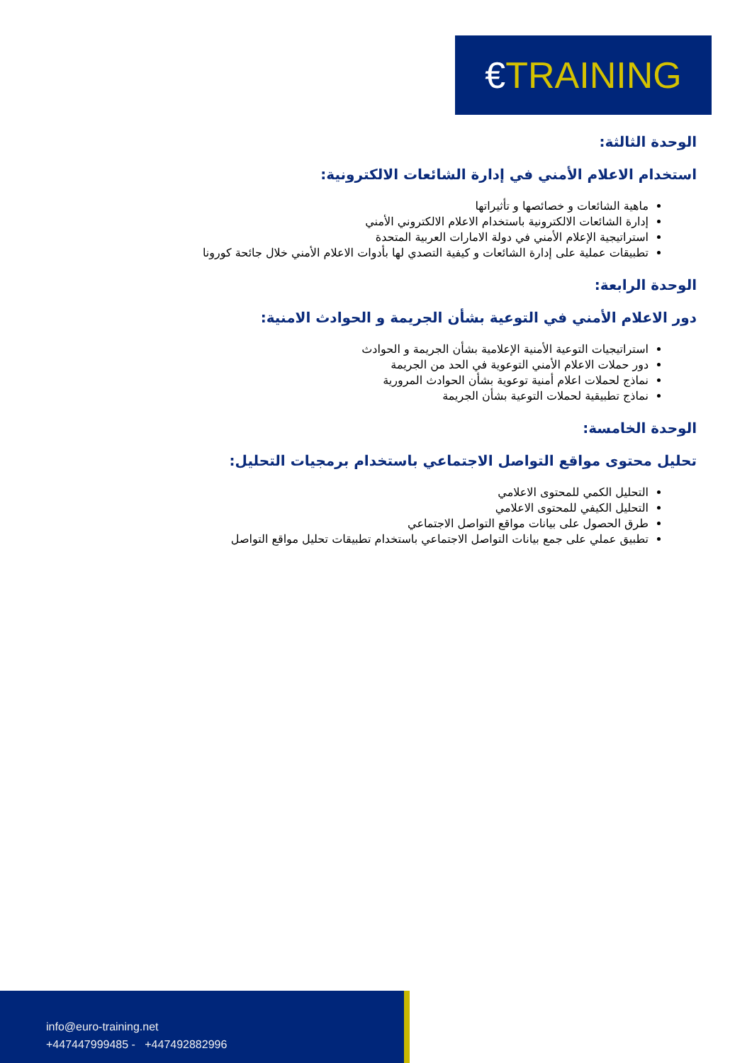€TRAINING
الوحدة الثالثة:
استخدام الاعلام الأمني في إدارة الشائعات الالكترونية:
ماهية الشائعات و خصائصها و تأثيراتها
إدارة الشائعات الالكترونية باستخدام الاعلام الالكتروني الأمني
استراتيجية الإعلام الأمني في دولة الامارات العربية المتحدة
تطبيقات عملية على إدارة الشائعات و كيفية التصدي لها بأدوات الاعلام الأمني خلال جائحة كورونا
الوحدة الرابعة:
دور الاعلام الأمني في التوعية بشأن الجريمة و الحوادث الامنية:
استراتيجيات التوعية الأمنية الإعلامية بشأن الجريمة و الحوادث
دور حملات الاعلام الأمني التوعوية في الحد من الجريمة
نماذج لحملات اعلام أمنية توعوية بشأن الحوادث المرورية
نماذج تطبيقية لحملات التوعية بشأن الجريمة
الوحدة الخامسة:
تحليل محتوى مواقع التواصل الاجتماعي باستخدام برمجيات التحليل:
التحليل الكمي للمحتوى الاعلامي
التحليل الكيفي للمحتوى الاعلامي
طرق الحصول على بيانات مواقع التواصل الاجتماعي
تطبيق عملي على جمع بيانات التواصل الاجتماعي باستخدام تطبيقات تحليل مواقع التواصل
info@euro-training.net
+447447999485 - +447492882996